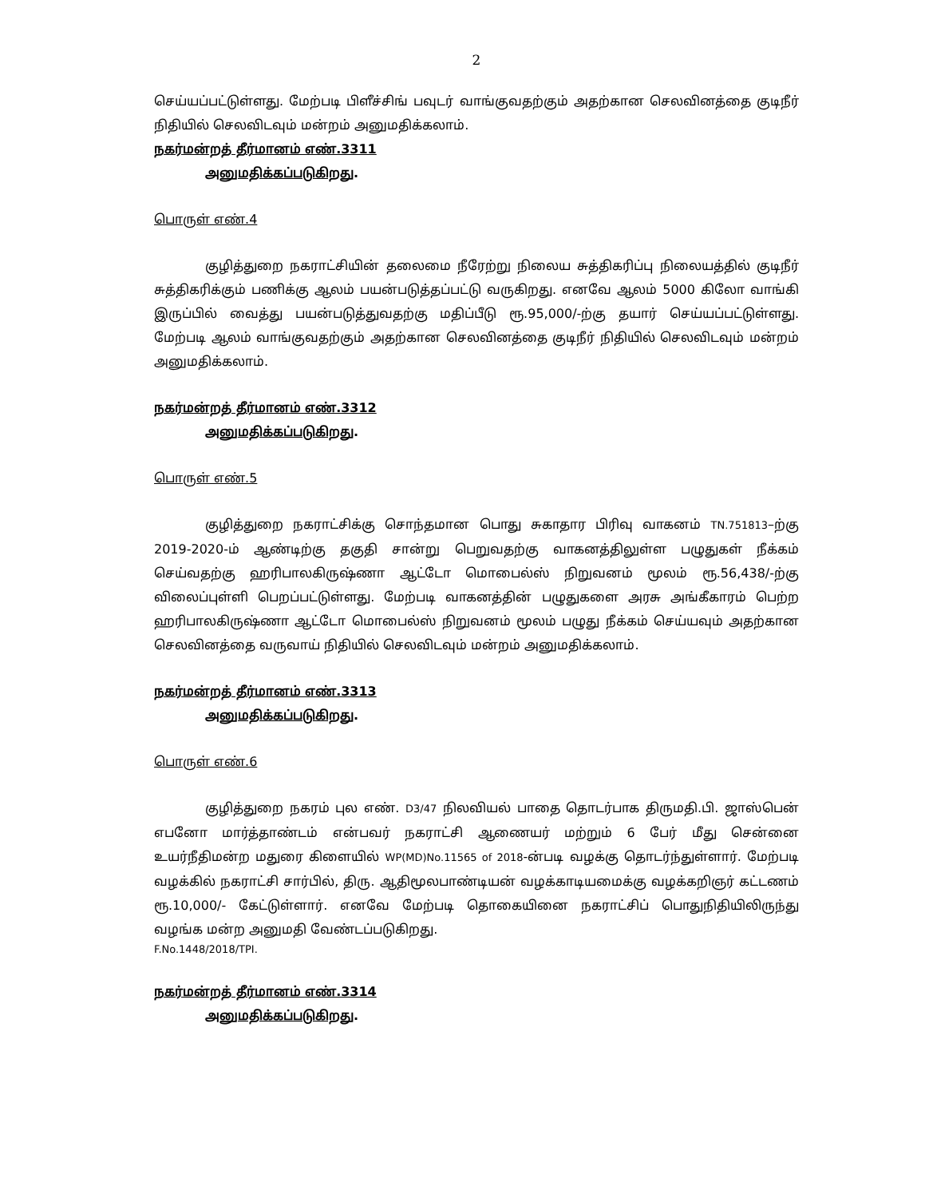2
செய்யப்பட்டுள்ளது. மேற்படி பிளீச்சிங் பவுடர் வாங்குவதற்கும் அதற்கான செலவினத்தை குடிநீர் நிதியில் செலவிடவும் மன்றம் அனுமதிக்கலாம்.
நகர்மன்றத் தீர்மானம் எண்.3311
அனுமதிக்கப்படுகிறது.
பொருள் எண்.4
குழித்துறை நகராட்சியின் தலைமை நீரேற்று நிலைய சுத்திகரிப்பு நிலையத்தில் குடிநீர் சுத்திகரிக்கும் பணிக்கு ஆலம் பயன்படுத்தப்பட்டு வருகிறது. எனவே ஆலம் 5000 கிலோ வாங்கி இருப்பில் வைத்து பயன்படுத்துவதற்கு மதிப்பீடு ரூ.95,000/-ற்கு தயார் செய்யப்பட்டுள்ளது. மேற்படி ஆலம் வாங்குவதற்கும் அதற்கான செலவினத்தை குடிநீர் நிதியில் செலவிடவும் மன்றம் அனுமதிக்கலாம்.
நகர்மன்றத் தீர்மானம் எண்.3312
அனுமதிக்கப்படுகிறது.
பொருள் எண்.5
குழித்துறை நகராட்சிக்கு சொந்தமான பொது சுகாதார பிரிவு வாகனம் TN.751813–ற்கு 2019-2020-ம் ஆண்டிற்கு தகுதி சான்று பெறுவதற்கு வாகனத்திலுள்ள பழுதுகள் நீக்கம் செய்வதற்கு ஹரிபாலகிருஷ்ணா ஆட்டோ மொபைல்ஸ் நிறுவனம் மூலம் ரூ.56,438/-ற்கு விலைப்புள்ளி பெறப்பட்டுள்ளது. மேற்படி வாகனத்தின் பழுதுகளை அரசு அங்கீகாரம் பெற்ற ஹரிபாலகிருஷ்ணா ஆட்டோ மொபைல்ஸ் நிறுவனம் மூலம் பழுது நீக்கம் செய்யவும் அதற்கான செலவினத்தை வருவாய் நிதியில் செலவிடவும் மன்றம் அனுமதிக்கலாம்.
நகர்மன்றத் தீர்மானம் எண்.3313
அனுமதிக்கப்படுகிறது.
பொருள் எண்.6
குழித்துறை நகரம் புல எண். D3/47 நிலவியல் பாதை தொடர்பாக திருமதி.பி. ஜாஸ்பென் எபனோ மார்த்தாண்டம் என்பவர் நகராட்சி ஆணையர் மற்றும் 6 பேர் மீது சென்னை உயர்நீதிமன்ற மதுரை கிளையில் WP(MD)No.11565 of 2018-ன்படி வழக்கு தொடர்ந்துள்ளார். மேற்படி வழக்கில் நகராட்சி சார்பில், திரு. ஆதிமூலபாண்டியன் வழக்காடியமைக்கு வழக்கறிஞர் கட்டணம் ரூ.10,000/- கேட்டுள்ளார். எனவே மேற்படி தொகையினை நகராட்சிப் பொதுநிதியிலிருந்து வழங்க மன்ற அனுமதி வேண்டப்படுகிறது.
F.No.1448/2018/TPI.
நகர்மன்றத் தீர்மானம் எண்.3314
அனுமதிக்கப்படுகிறது.